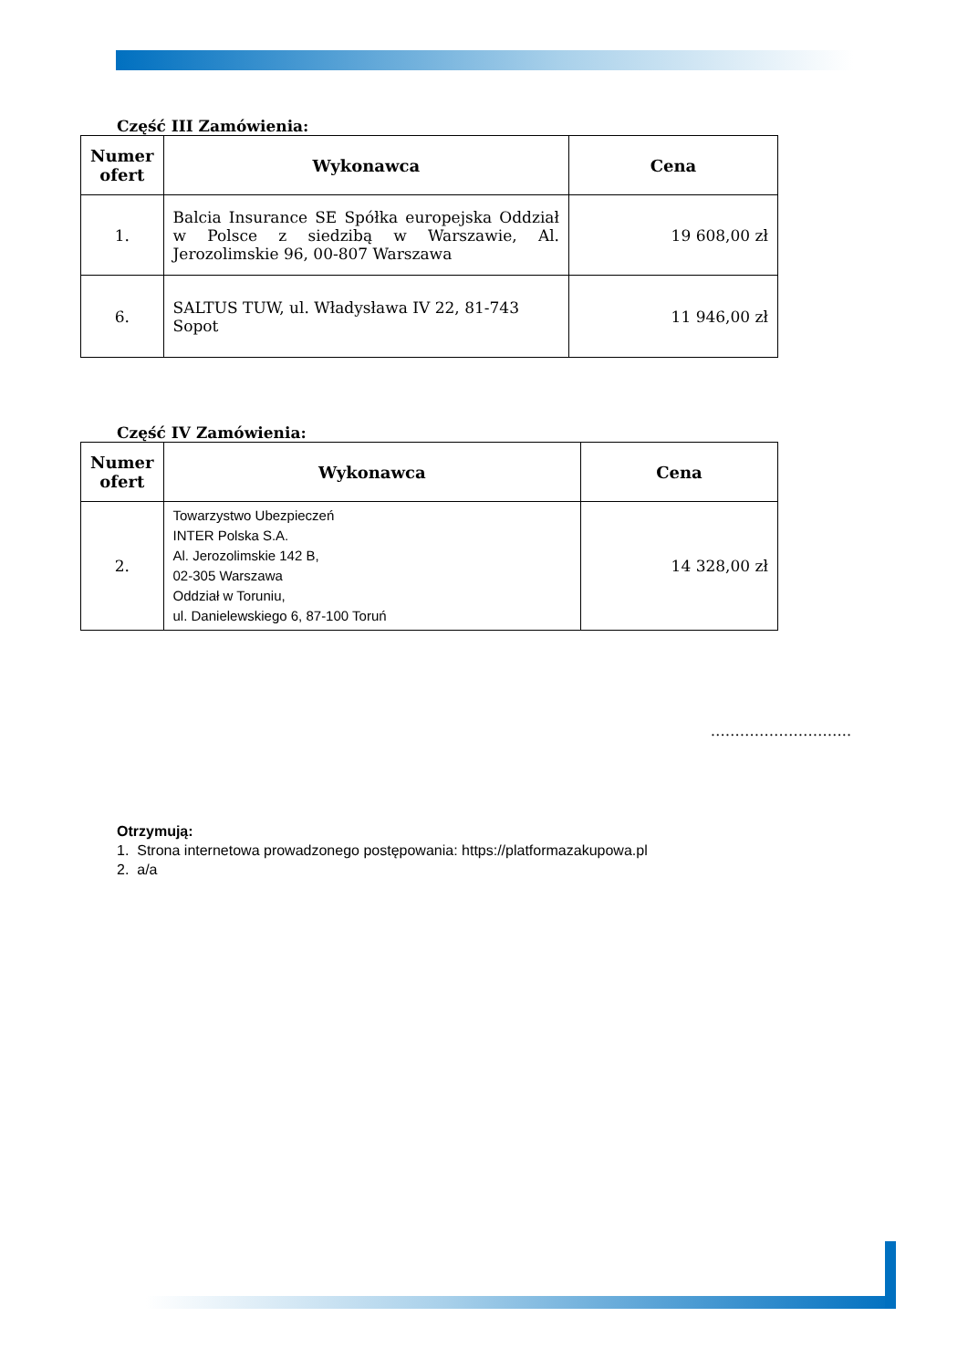Część III Zamówienia:
| Numer ofert | Wykonawca | Cena |
| --- | --- | --- |
| 1. | Balcia Insurance SE Spółka europejska Oddział w Polsce z siedzibą w Warszawie, Al. Jerozolimskie 96, 00-807 Warszawa | 19 608,00 zł |
| 6. | SALTUS TUW, ul. Władysława IV 22, 81-743 Sopot | 11 946,00 zł |
Część IV Zamówienia:
| Numer ofert | Wykonawca | Cena |
| --- | --- | --- |
| 2. | Towarzystwo Ubezpieczeń INTER Polska S.A. Al. Jerozolimskie 142 B, 02-305 Warszawa Oddział w Toruniu, ul. Danielewskiego 6, 87-100 Toruń | 14 328,00 zł |
………………………..
Otrzymują:
1. Strona internetowa prowadzonego postępowania: https://platformazakupowa.pl
2. a/a